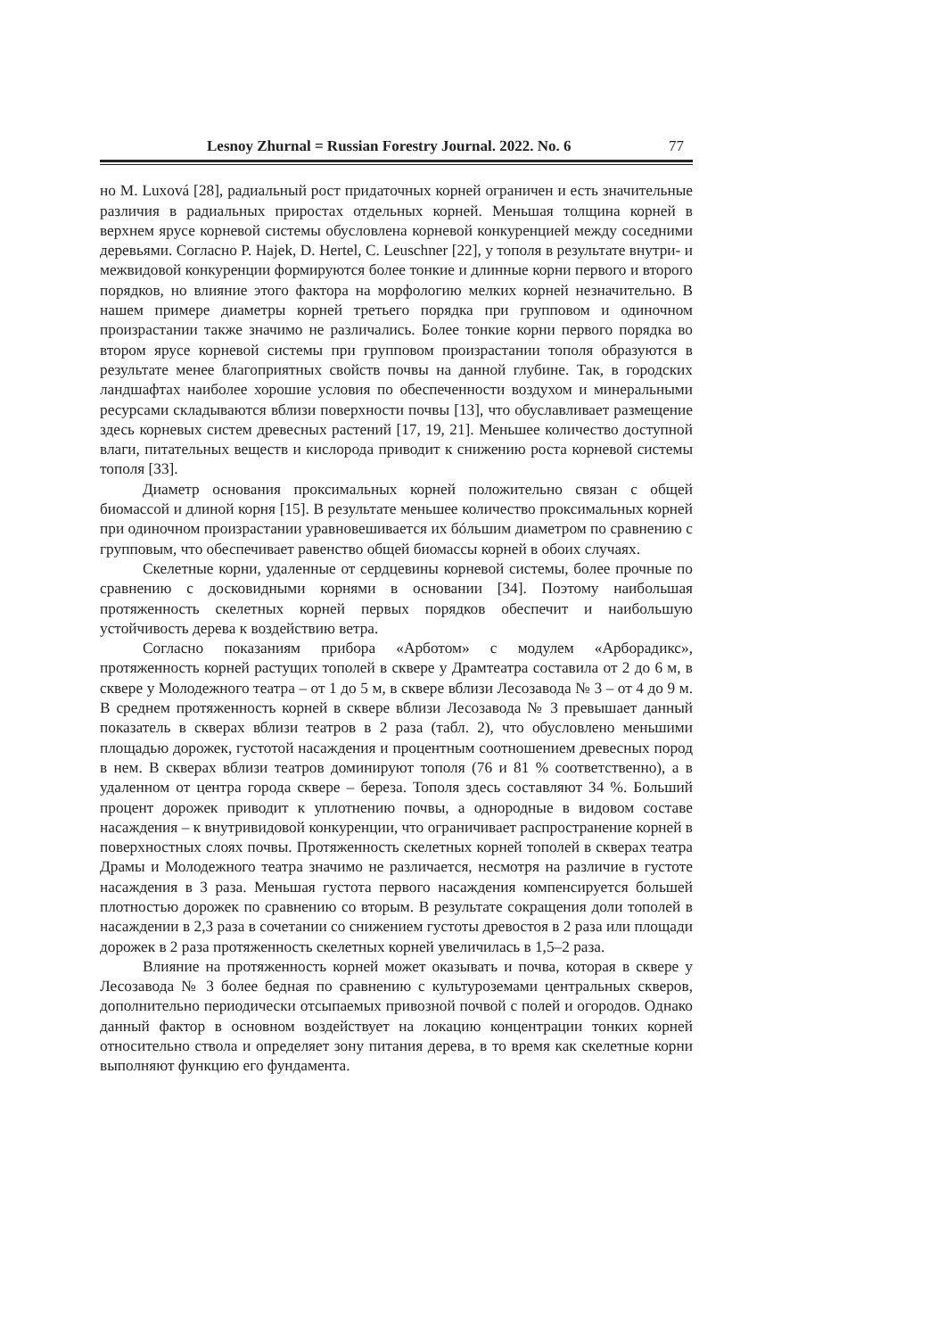Lesnoy Zhurnal = Russian Forestry Journal. 2022. No. 6 77
но M. Luxová [28], радиальный рост придаточных корней ограничен и есть значительные различия в радиальных приростах отдельных корней. Меньшая толщина корней в верхнем ярусе корневой системы обусловлена корневой конкуренцией между соседними деревьями. Согласно P. Hajek, D. Hertel, C. Leuschner [22], у тополя в результате внутри- и межвидовой конкуренции формируются более тонкие и длинные корни первого и второго порядков, но влияние этого фактора на морфологию мелких корней незначительно. В нашем примере диаметры корней третьего порядка при групповом и одиночном произрастании также значимо не различались. Более тонкие корни первого порядка во втором ярусе корневой системы при групповом произрастании тополя образуются в результате менее благоприятных свойств почвы на данной глубине. Так, в городских ландшафтах наиболее хорошие условия по обеспеченности воздухом и минеральными ресурсами складываются вблизи поверхности почвы [13], что обуславливает размещение здесь корневых систем древесных растений [17, 19, 21]. Меньшее количество доступной влаги, питательных веществ и кислорода приводит к снижению роста корневой системы тополя [33].
Диаметр основания проксимальных корней положительно связан с общей биомассой и длиной корня [15]. В результате меньшее количество проксимальных корней при одиночном произрастании уравновешивается их бóльшим диаметром по сравнению с групповым, что обеспечивает равенство общей биомассы корней в обоих случаях.
Скелетные корни, удаленные от сердцевины корневой системы, более прочные по сравнению с досковидными корнями в основании [34]. Поэтому наибольшая протяженность скелетных корней первых порядков обеспечит и наибольшую устойчивость дерева к воздействию ветра.
Согласно показаниям прибора «Арботом» с модулем «Арборадикс», протяженность корней растущих тополей в сквере у Драмтеатра составила от 2 до 6 м, в сквере у Молодежного театра – от 1 до 5 м, в сквере вблизи Лесозавода № 3 – от 4 до 9 м. В среднем протяженность корней в сквере вблизи Лесозавода № 3 превышает данный показатель в скверах вблизи театров в 2 раза (табл. 2), что обусловлено меньшими площадью дорожек, густотой насаждения и процентным соотношением древесных пород в нем. В скверах вблизи театров доминируют тополя (76 и 81 % соответственно), а в удаленном от центра города сквере – береза. Тополя здесь составляют 34 %. Больший процент дорожек приводит к уплотнению почвы, а однородные в видовом составе насаждения – к внутривидовой конкуренции, что ограничивает распространение корней в поверхностных слоях почвы. Протяженность скелетных корней тополей в скверах театра Драмы и Молодежного театра значимо не различается, несмотря на различие в густоте насаждения в 3 раза. Меньшая густота первого насаждения компенсируется большей плотностью дорожек по сравнению со вторым. В результате сокращения доли тополей в насаждении в 2,3 раза в сочетании со снижением густоты древостоя в 2 раза или площади дорожек в 2 раза протяженность скелетных корней увеличилась в 1,5–2 раза.
Влияние на протяженность корней может оказывать и почва, которая в сквере у Лесозавода № 3 более бедная по сравнению с культуроземами центральных скверов, дополнительно периодически отсыпаемых привозной почвой с полей и огородов. Однако данный фактор в основном воздействует на локацию концентрации тонких корней относительно ствола и определяет зону питания дерева, в то время как скелетные корни выполняют функцию его фундамента.